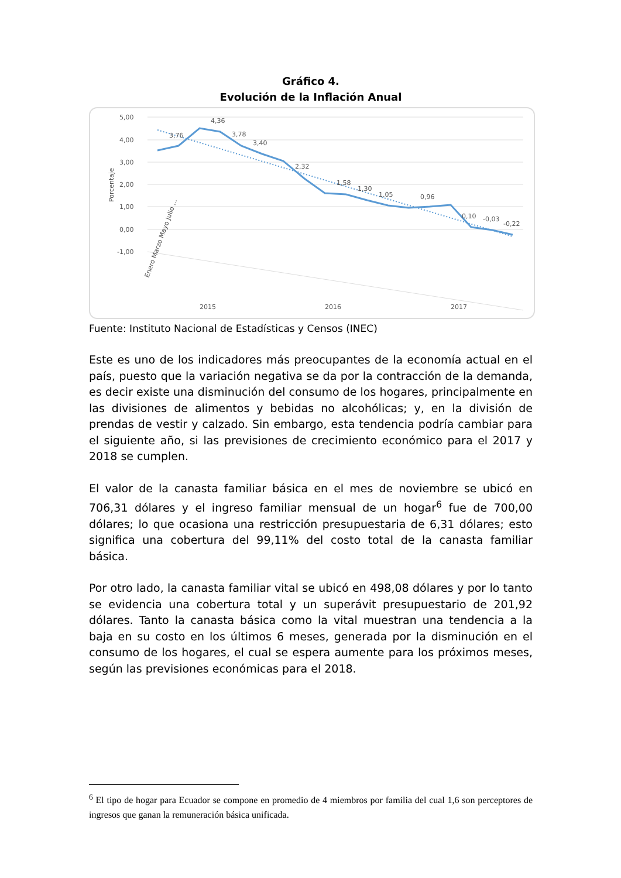Gráfico 4.
Evolución de la Inflación Anual
5,00
4,00
3,00
2,00
1,00
0,00
-1,00
Porcentaje
3,76
4,36
3,78
3,40
2,32
1,58
1,30
1,05
0,96
0,10
-0,03
-0,22
2015
2016
2017
Enero Marzo Mayo Julio ...
Fuente: Instituto Nacional de Estadísticas y Censos (INEC)
Este es uno de los indicadores más preocupantes de la economía actual en el país, puesto que la variación negativa se da por la contracción de la demanda, es decir existe una disminución del consumo de los hogares, principalmente en las divisiones de alimentos y bebidas no alcohólicas; y, en la división de prendas de vestir y calzado. Sin embargo, esta tendencia podría cambiar para el siguiente año, si las previsiones de crecimiento económico para el 2017 y 2018 se cumplen.
El valor de la canasta familiar básica en el mes de noviembre se ubicó en 706,31 dólares y el ingreso familiar mensual de un hogar<sup>6</sup> fue de 700,00 dólares; lo que ocasiona una restricción presupuestaria de 6,31 dólares; esto significa una cobertura del 99,11% del costo total de la canasta familiar básica.
Por otro lado, la canasta familiar vital se ubicó en 498,08 dólares y por lo tanto se evidencia una cobertura total y un superávit presupuestario de 201,92 dólares. Tanto la canasta básica como la vital muestran una tendencia a la baja en su costo en los últimos 6 meses, generada por la disminución en el consumo de los hogares, el cual se espera aumente para los próximos meses, según las previsiones económicas para el 2018.
<sup>6</sup> El tipo de hogar para Ecuador se compone en promedio de 4 miembros por familia del cual 1,6 son perceptores de ingresos que ganan la remuneración básica unificada.